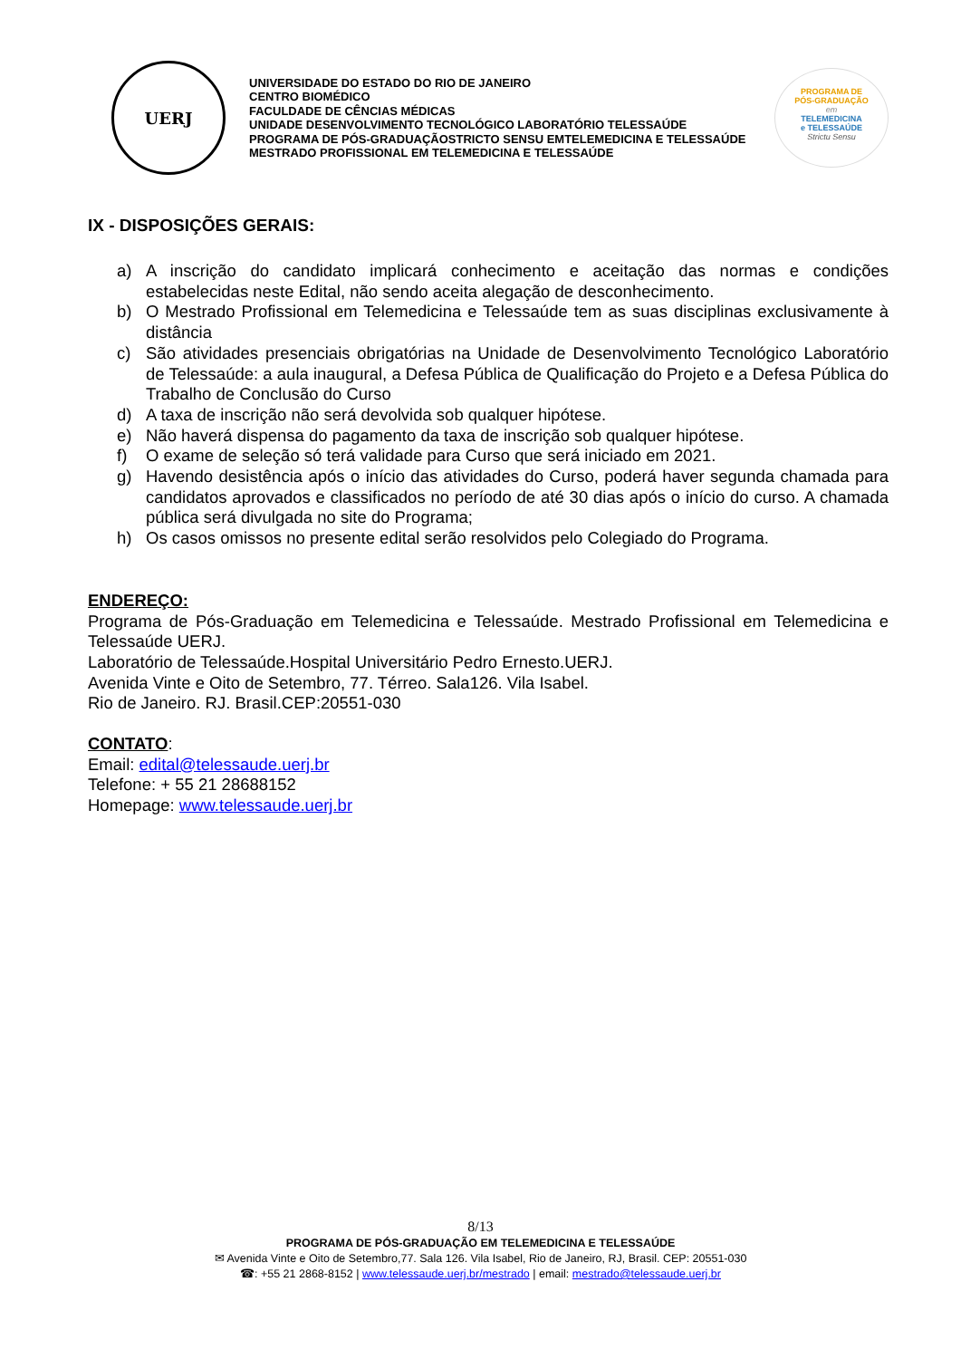UERJ
UNIVERSIDADE DO ESTADO DO RIO DE JANEIRO
CENTRO BIOMÉDICO
FACULDADE DE CÊNCIAS MÉDICAS
UNIDADE DESENVOLVIMENTO TECNOLÓGICO LABORATÓRIO TELESSAÚDE
PROGRAMA DE PÓS-GRADUAÇÃOSTRICTO SENSU EMTELEMEDICINA E TELESSAÚDE
MESTRADO PROFISSIONAL EM TELEMEDICINA E TELESSAÚDE
PROGRAMA DE
PÓS-GRADUAÇÃO
em
TELEMEDICINA
e TELESSAÚDE
Strictu Sensu
IX - DISPOSIÇÕES GERAIS:
a) A inscrição do candidato implicará conhecimento e aceitação das normas e condições estabelecidas neste Edital, não sendo aceita alegação de desconhecimento.
b) O Mestrado Profissional em Telemedicina e Telessaúde tem as suas disciplinas exclusivamente à distância
c) São atividades presenciais obrigatórias na Unidade de Desenvolvimento Tecnológico Laboratório de Telessaúde: a aula inaugural, a Defesa Pública de Qualificação do Projeto e a Defesa Pública do Trabalho de Conclusão do Curso
d) A taxa de inscrição não será devolvida sob qualquer hipótese.
e) Não haverá dispensa do pagamento da taxa de inscrição sob qualquer hipótese.
f) O exame de seleção só terá validade para Curso que será iniciado em 2021.
g) Havendo desistência após o início das atividades do Curso, poderá haver segunda chamada para candidatos aprovados e classificados no período de até 30 dias após o início do curso. A chamada pública será divulgada no site do Programa;
h) Os casos omissos no presente edital serão resolvidos pelo Colegiado do Programa.
ENDEREÇO:
Programa de Pós-Graduação em Telemedicina e Telessaúde. Mestrado Profissional em Telemedicina e Telessaúde UERJ.
Laboratório de Telessaúde.Hospital Universitário Pedro Ernesto.UERJ.
Avenida Vinte e Oito de Setembro, 77. Térreo. Sala126. Vila Isabel.
Rio de Janeiro. RJ. Brasil.CEP:20551-030
CONTATO:
Email: edital@telessaude.uerj.br
Telefone: + 55 21 28688152
Homepage: www.telessaude.uerj.br
8/13
PROGRAMA DE PÓS-GRADUAÇÃO EM TELEMEDICINA E TELESSAÚDE
✉ Avenida Vinte e Oito de Setembro,77. Sala 126. Vila Isabel, Rio de Janeiro, RJ, Brasil. CEP: 20551-030
☎: +55 21 2868-8152 | www.telessaude.uerj.br/mestrado | email: mestrado@telessaude.uerj.br